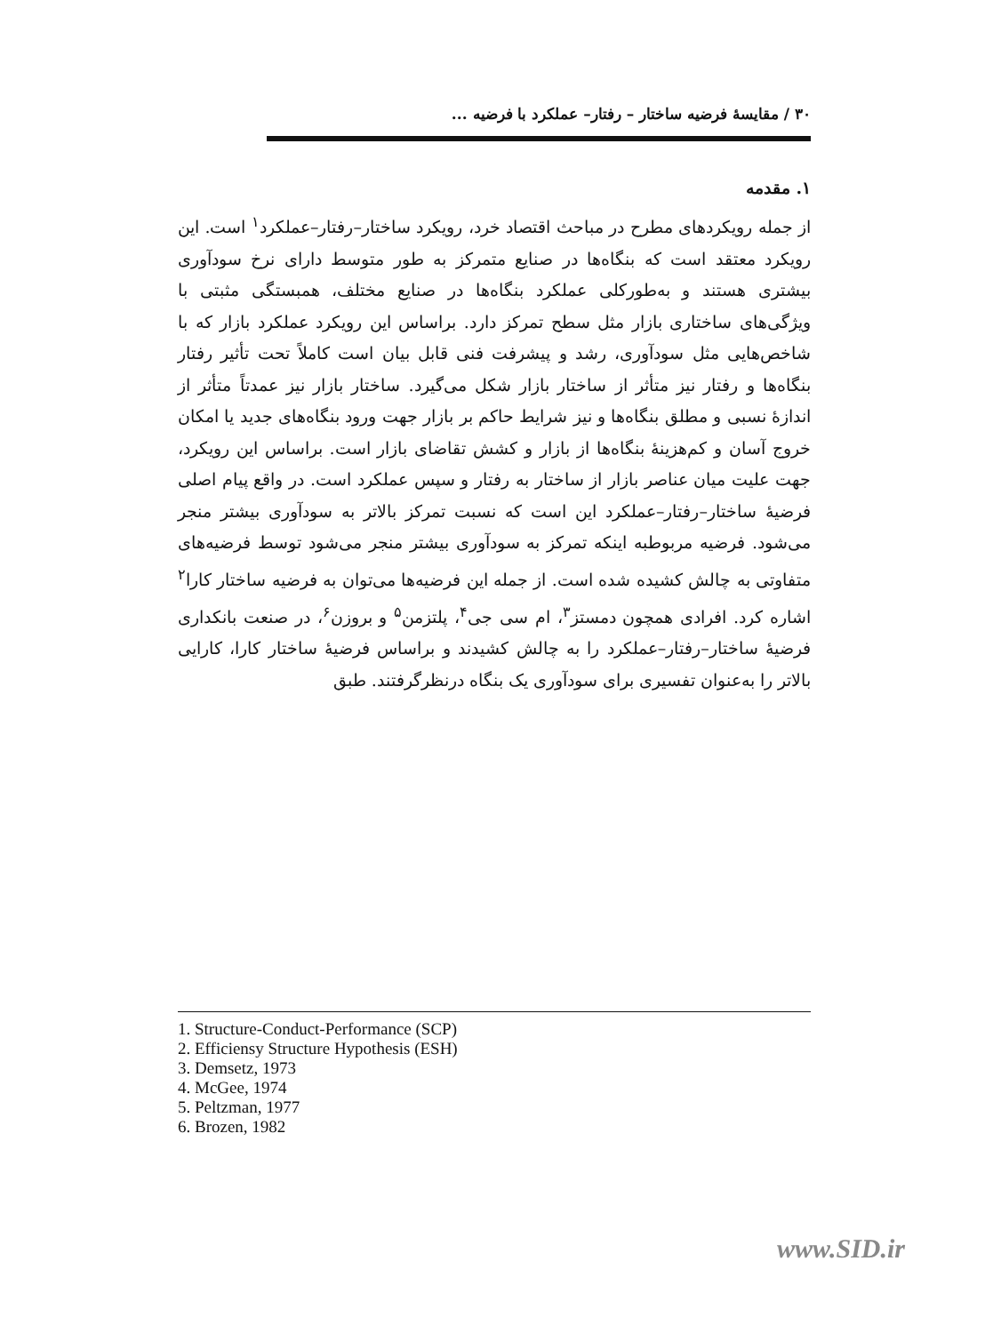۳۰ / مقایسهٔ فرضیه ساختار – رفتار– عملکرد با فرضیه ...
۱. مقدمه
از جمله رویکردهای مطرح در مباحث اقتصاد خرد، رویکرد ساختار–رفتار–عملکرد<sup>۱</sup> است. این رویکرد معتقد است که بنگاه‌ها در صنایع متمرکز به طور متوسط دارای نرخ سودآوری بیشتری هستند و به‌طورکلی عملکرد بنگاه‌ها در صنایع مختلف، همبستگی مثبتی با ویژگی‌های ساختاری بازار مثل سطح تمرکز دارد. براساس این رویکرد عملکرد بازار که با شاخص‌هایی مثل سودآوری، رشد و پیشرفت فنی قابل بیان است کاملاً تحت تأثیر رفتار بنگاه‌ها و رفتار نیز متأثر از ساختار بازار شکل می‌گیرد. ساختار بازار نیز عمدتاً متأثر از اندازهٔ نسبی و مطلق بنگاه‌ها و نیز شرایط حاکم بر بازار جهت ورود بنگاه‌های جدید یا امکان خروج آسان و کم‌هزینهٔ بنگاه‌ها از بازار و کشش تقاضای بازار است. براساس این رویکرد، جهت علیت میان عناصر بازار از ساختار به رفتار و سپس عملکرد است. در واقع پیام اصلی فرضیهٔ ساختار–رفتار–عملکرد این است که نسبت تمرکز بالاتر به سودآوری بیشتر منجر می‌شود. فرضیه مربوطبه اینکه تمرکز به سودآوری بیشتر منجر می‌شود توسط فرضیه‌های متفاوتی به چالش کشیده شده است. از جمله این فرضیه‌ها می‌توان به فرضیه ساختار کارا<sup>۲</sup> اشاره کرد. افرادی همچون دمستز<sup>۳</sup>، ام سی جی<sup>۴</sup>، پلتزمن<sup>۵</sup> و بروزن<sup>۶</sup>، در صنعت بانکداری فرضیهٔ ساختار–رفتار–عملکرد را به چالش کشیدند و براساس فرضیهٔ ساختار کارا، کارایی بالاتر را به‌عنوان تفسیری برای سودآوری یک بنگاه درنظرگرفتند. طبق
1. Structure-Conduct-Performance (SCP)
2. Efficiensy Structure Hypothesis (ESH)
3. Demsetz, 1973
4. McGee, 1974
5. Peltzman, 1977
6. Brozen, 1982
www.SID.ir